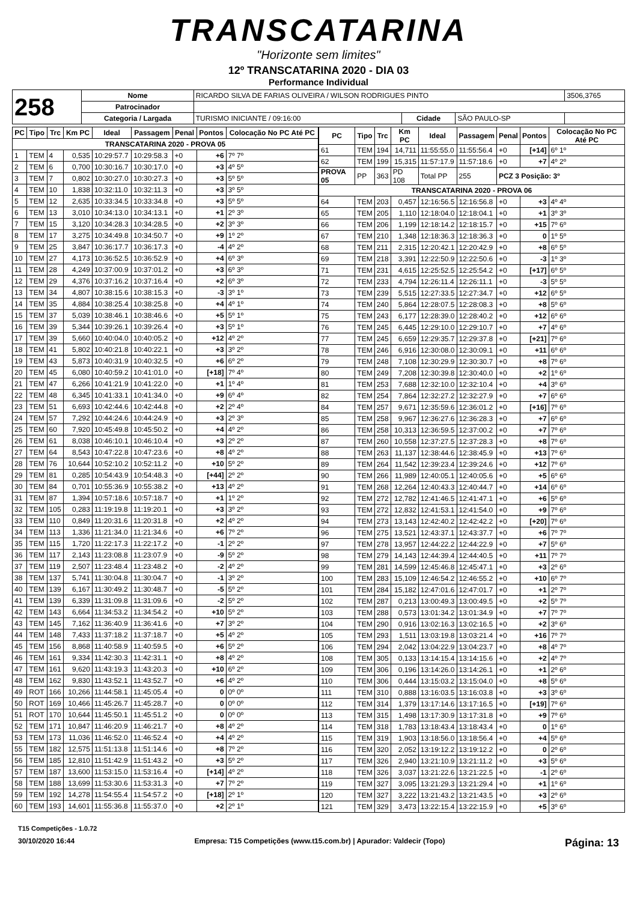TRANSCATARINA
"Horizonte sem limites"
12º TRANSCATARINA 2020 - DIA 03
Performance Individual
| 258 | Nome | RICARDO SILVA DE FARIAS OLIVEIRA / WILSON RODRIGUES PINTO | | | | 3506,3765 |
| | Patrocinador | | | | | |
| | Categoria / Largada | TURISMO INICIANTE / 09:16:00 | Cidade | SÃO PAULO-SP | | |
| PC | Tipo | Trc | Km PC | Ideal | Passagem | Penal | Pontos | Colocação No PC Até PC |
| --- | --- | --- | --- | --- | --- | --- | --- | --- |
| TRANSCATARINA 2020 - PROVA 05 | | | | | | | | |
| 1 | TEM | 4 | 0,535 | 10:29:57.7 | 10:29:58.3 | +0 | +6 | 7º 7º |
| 2 | TEM | 6 | 0,700 | 10:30:16.7 | 10:30:17.0 | +0 | +3 | 4º 5º |
| 3 | TEM | 7 | 0,802 | 10:30:27.0 | 10:30:27.3 | +0 | +3 | 5º 5º |
| 4 | TEM | 10 | 1,838 | 10:32:11.0 | 10:32:11.3 | +0 | +3 | 3º 5º |
| 5 | TEM | 12 | 2,635 | 10:33:34.5 | 10:33:34.8 | +0 | +3 | 5º 5º |
| 6 | TEM | 13 | 3,010 | 10:34:13.0 | 10:34:13.1 | +0 | +1 | 2º 3º |
| 7 | TEM | 15 | 3,120 | 10:34:28.3 | 10:34:28.5 | +0 | +2 | 3º 3º |
| 8 | TEM | 17 | 3,275 | 10:34:49.8 | 10:34:50.7 | +0 | +9 | 1º 2º |
| 9 | TEM | 25 | 3,847 | 10:36:17.7 | 10:36:17.3 | +0 | -4 | 4º 2º |
| 10 | TEM | 27 | 4,173 | 10:36:52.5 | 10:36:52.9 | +0 | +4 | 6º 3º |
| 11 | TEM | 28 | 4,249 | 10:37:00.9 | 10:37:01.2 | +0 | +3 | 6º 3º |
| 12 | TEM | 29 | 4,376 | 10:37:16.2 | 10:37:16.4 | +0 | +2 | 6º 3º |
| 13 | TEM | 34 | 4,807 | 10:38:15.6 | 10:38:15.3 | +0 | -3 | 3º 1º |
| 14 | TEM | 35 | 4,884 | 10:38:25.4 | 10:38:25.8 | +0 | +4 | 4º 1º |
| 15 | TEM | 37 | 5,039 | 10:38:46.1 | 10:38:46.6 | +0 | +5 | 5º 1º |
| 16 | TEM | 39 | 5,344 | 10:39:26.1 | 10:39:26.4 | +0 | +3 | 5º 1º |
| 17 | TEM | 39 | 5,660 | 10:40:04.0 | 10:40:05.2 | +0 | +12 | 4º 2º |
| 18 | TEM | 41 | 5,802 | 10:40:21.8 | 10:40:22.1 | +0 | +3 | 3º 2º |
| 19 | TEM | 43 | 5,873 | 10:40:31.9 | 10:40:32.5 | +0 | +6 | 6º 2º |
| 20 | TEM | 45 | 6,080 | 10:40:59.2 | 10:41:01.0 | +0 | [+18] | 7º 4º |
| 21 | TEM | 47 | 6,266 | 10:41:21.9 | 10:41:22.0 | +0 | +1 | 1º 4º |
| 22 | TEM | 48 | 6,345 | 10:41:33.1 | 10:41:34.0 | +0 | +9 | 6º 4º |
| 23 | TEM | 51 | 6,693 | 10:42:44.6 | 10:42:44.8 | +0 | +2 | 2º 4º |
| 24 | TEM | 57 | 7,292 | 10:44:24.6 | 10:44:24.9 | +0 | +3 | 2º 3º |
| 25 | TEM | 60 | 7,920 | 10:45:49.8 | 10:45:50.2 | +0 | +4 | 4º 2º |
| 26 | TEM | 61 | 8,038 | 10:46:10.1 | 10:46:10.4 | +0 | +3 | 2º 2º |
| 27 | TEM | 64 | 8,543 | 10:47:22.8 | 10:47:23.6 | +0 | +8 | 4º 2º |
| 28 | TEM | 76 | 10,644 | 10:52:10.2 | 10:52:11.2 | +0 | +10 | 5º 2º |
| 29 | TEM | 81 | 0,285 | 10:54:43.9 | 10:54:48.3 | +0 | [+44] | 2º 2º |
| 30 | TEM | 84 | 0,701 | 10:55:36.9 | 10:55:38.2 | +0 | +13 | 4º 2º |
| 31 | TEM | 87 | 1,394 | 10:57:18.6 | 10:57:18.7 | +0 | +1 | 1º 2º |
| 32 | TEM | 105 | 0,283 | 11:19:19.8 | 11:19:20.1 | +0 | +3 | 3º 2º |
| 33 | TEM | 110 | 0,849 | 11:20:31.6 | 11:20:31.8 | +0 | +2 | 4º 2º |
| 34 | TEM | 113 | 1,336 | 11:21:34.0 | 11:21:34.6 | +0 | +6 | 7º 2º |
| 35 | TEM | 115 | 1,720 | 11:22:17.3 | 11:22:17.2 | +0 | -1 | 2º 2º |
| 36 | TEM | 117 | 2,143 | 11:23:08.8 | 11:23:07.9 | +0 | -9 | 5º 2º |
| 37 | TEM | 119 | 2,507 | 11:23:48.4 | 11:23:48.2 | +0 | -2 | 4º 2º |
| 38 | TEM | 137 | 5,741 | 11:30:04.8 | 11:30:04.7 | +0 | -1 | 3º 2º |
| 40 | TEM | 139 | 6,167 | 11:30:49.2 | 11:30:48.7 | +0 | -5 | 5º 2º |
| 41 | TEM | 139 | 6,339 | 11:31:09.8 | 11:31:09.6 | +0 | -2 | 5º 2º |
| 42 | TEM | 143 | 6,664 | 11:34:53.2 | 11:34:54.2 | +0 | +10 | 5º 2º |
| 43 | TEM | 145 | 7,162 | 11:36:40.9 | 11:36:41.6 | +0 | +7 | 3º 2º |
| 44 | TEM | 148 | 7,433 | 11:37:18.2 | 11:37:18.7 | +0 | +5 | 4º 2º |
| 45 | TEM | 156 | 8,868 | 11:40:58.9 | 11:40:59.5 | +0 | +6 | 5º 2º |
| 46 | TEM | 161 | 9,334 | 11:42:30.3 | 11:42:31.1 | +0 | +8 | 4º 2º |
| 47 | TEM | 161 | 9,620 | 11:43:19.3 | 11:43:20.3 | +0 | +10 | 6º 2º |
| 48 | TEM | 162 | 9,830 | 11:43:52.1 | 11:43:52.7 | +0 | +6 | 4º 2º |
| 49 | ROT | 166 | 10,266 | 11:44:58.1 | 11:45:05.4 | +0 | 0 | 0º 0º |
| 50 | ROT | 169 | 10,466 | 11:45:26.7 | 11:45:28.7 | +0 | 0 | 0º 0º |
| 51 | ROT | 170 | 10,644 | 11:45:50.1 | 11:45:51.2 | +0 | 0 | 0º 0º |
| 52 | TEM | 171 | 10,847 | 11:46:20.9 | 11:46:21.7 | +0 | +8 | 4º 2º |
| 53 | TEM | 173 | 11,036 | 11:46:52.0 | 11:46:52.4 | +0 | +4 | 4º 2º |
| 55 | TEM | 182 | 12,575 | 11:51:13.8 | 11:51:14.6 | +0 | +8 | 7º 2º |
| 56 | TEM | 185 | 12,810 | 11:51:42.9 | 11:51:43.2 | +0 | +3 | 5º 2º |
| 57 | TEM | 187 | 13,600 | 11:53:15.0 | 11:53:16.4 | +0 | [+14] | 4º 2º |
| 58 | TEM | 188 | 13,699 | 11:53:30.6 | 11:53:31.3 | +0 | +7 | 7º 2º |
| 59 | TEM | 192 | 14,278 | 11:54:55.4 | 11:54:57.2 | +0 | [+18] | 2º 1º |
| 60 | TEM | 193 | 14,601 | 11:55:36.8 | 11:55:37.0 | +0 | +2 | 2º 1º |
| PC | Tipo | Trc | Km PC | Ideal | Passagem | Penal | Pontos | Colocação No PC Até PC |
| --- | --- | --- | --- | --- | --- | --- | --- | --- |
| 61 | TEM | 194 | 14,711 | 11:55:55.0 | 11:55:56.4 | +0 | [+14] | 6º 1º |
| 62 | TEM | 199 | 15,315 | 11:57:17.9 | 11:57:18.6 | +0 | +7 | 4º 2º |
| PROVA 05 | PP | 363 | PD 108 | Total PP | 255 | PCZ 3 Posição: 3º | | |
| TRANSCATARINA 2020 - PROVA 06 | | | | | | | | |
| 64 | TEM | 203 | 0,457 | 12:16:56.5 | 12:16:56.8 | +0 | +3 | 4º 4º |
| 65 | TEM | 205 | 1,110 | 12:18:04.0 | 12:18:04.1 | +0 | +1 | 3º 3º |
| 66 | TEM | 206 | 1,199 | 12:18:14.2 | 12:18:15.7 | +0 | +15 | 7º 6º |
| 67 | TEM | 210 | 1,348 | 12:18:36.3 | 12:18:36.3 | +0 | 0 | 1º 5º |
| 68 | TEM | 211 | 2,315 | 12:20:42.1 | 12:20:42.9 | +0 | +8 | 6º 5º |
| 69 | TEM | 218 | 3,391 | 12:22:50.9 | 12:22:50.6 | +0 | -3 | 1º 3º |
| 71 | TEM | 231 | 4,615 | 12:25:52.5 | 12:25:54.2 | +0 | [+17] | 6º 5º |
| 72 | TEM | 233 | 4,794 | 12:26:11.4 | 12:26:11.1 | +0 | -3 | 5º 5º |
| 73 | TEM | 239 | 5,515 | 12:27:33.5 | 12:27:34.7 | +0 | +12 | 6º 5º |
| 74 | TEM | 240 | 5,864 | 12:28:07.5 | 12:28:08.3 | +0 | +8 | 5º 6º |
| 75 | TEM | 243 | 6,177 | 12:28:39.0 | 12:28:40.2 | +0 | +12 | 6º 6º |
| 76 | TEM | 245 | 6,445 | 12:29:10.0 | 12:29:10.7 | +0 | +7 | 4º 6º |
| 77 | TEM | 245 | 6,659 | 12:29:35.7 | 12:29:37.8 | +0 | [+21] | 7º 6º |
| 78 | TEM | 246 | 6,916 | 12:30:08.0 | 12:30:09.1 | +0 | +11 | 6º 6º |
| 79 | TEM | 248 | 7,108 | 12:30:29.9 | 12:30:30.7 | +0 | +8 | 7º 6º |
| 80 | TEM | 249 | 7,208 | 12:30:39.8 | 12:30:40.0 | +0 | +2 | 1º 6º |
| 81 | TEM | 253 | 7,688 | 12:32:10.0 | 12:32:10.4 | +0 | +4 | 3º 6º |
| 82 | TEM | 254 | 7,864 | 12:32:27.2 | 12:32:27.9 | +0 | +7 | 6º 6º |
| 84 | TEM | 257 | 9,671 | 12:35:59.6 | 12:36:01.2 | +0 | [+16] | 7º 6º |
| 85 | TEM | 258 | 9,967 | 12:36:27.6 | 12:36:28.3 | +0 | +7 | 6º 6º |
| 86 | TEM | 258 | 10,313 | 12:36:59.5 | 12:37:00.2 | +0 | +7 | 7º 6º |
| 87 | TEM | 260 | 10,558 | 12:37:27.5 | 12:37:28.3 | +0 | +8 | 7º 6º |
| 88 | TEM | 263 | 11,137 | 12:38:44.6 | 12:38:45.9 | +0 | +13 | 7º 6º |
| 89 | TEM | 264 | 11,542 | 12:39:23.4 | 12:39:24.6 | +0 | +12 | 7º 6º |
| 90 | TEM | 266 | 11,989 | 12:40:05.1 | 12:40:05.6 | +0 | +5 | 6º 6º |
| 91 | TEM | 268 | 12,264 | 12:40:43.3 | 12:40:44.7 | +0 | +14 | 6º 6º |
| 92 | TEM | 272 | 12,782 | 12:41:46.5 | 12:41:47.1 | +0 | +6 | 5º 6º |
| 93 | TEM | 272 | 12,832 | 12:41:53.1 | 12:41:54.0 | +0 | +9 | 7º 6º |
| 94 | TEM | 273 | 13,143 | 12:42:40.2 | 12:42:42.2 | +0 | [+20] | 7º 6º |
| 96 | TEM | 275 | 13,521 | 12:43:37.1 | 12:43:37.7 | +0 | +6 | 7º 7º |
| 97 | TEM | 278 | 13,957 | 12:44:22.2 | 12:44:22.9 | +0 | +7 | 5º 6º |
| 98 | TEM | 279 | 14,143 | 12:44:39.4 | 12:44:40.5 | +0 | +11 | 7º 7º |
| 99 | TEM | 281 | 14,599 | 12:45:46.8 | 12:45:47.1 | +0 | +3 | 2º 6º |
| 100 | TEM | 283 | 15,109 | 12:46:54.2 | 12:46:55.2 | +0 | +10 | 6º 7º |
| 101 | TEM | 284 | 15,182 | 12:47:01.6 | 12:47:01.7 | +0 | +1 | 2º 7º |
| 102 | TEM | 287 | 0,213 | 13:00:49.3 | 13:00:49.5 | +0 | +2 | 5º 7º |
| 103 | TEM | 288 | 0,573 | 13:01:34.2 | 13:01:34.9 | +0 | +7 | 7º 7º |
| 104 | TEM | 290 | 0,916 | 13:02:16.3 | 13:02:16.5 | +0 | +2 | 3º 6º |
| 105 | TEM | 293 | 1,511 | 13:03:19.8 | 13:03:21.4 | +0 | +16 | 7º 7º |
| 106 | TEM | 294 | 2,042 | 13:04:22.9 | 13:04:23.7 | +0 | +8 | 4º 7º |
| 108 | TEM | 305 | 0,133 | 13:14:15.4 | 13:14:15.6 | +0 | +2 | 4º 7º |
| 109 | TEM | 306 | 0,196 | 13:14:26.0 | 13:14:26.1 | +0 | +1 | 2º 6º |
| 110 | TEM | 306 | 0,444 | 13:15:03.2 | 13:15:04.0 | +0 | +8 | 5º 6º |
| 111 | TEM | 310 | 0,888 | 13:16:03.5 | 13:16:03.8 | +0 | +3 | 3º 6º |
| 112 | TEM | 314 | 1,379 | 13:17:14.6 | 13:17:16.5 | +0 | [+19] | 7º 6º |
| 113 | TEM | 315 | 1,498 | 13:17:30.9 | 13:17:31.8 | +0 | +9 | 7º 6º |
| 114 | TEM | 318 | 1,783 | 13:18:43.4 | 13:18:43.4 | +0 | 0 | 1º 6º |
| 115 | TEM | 319 | 1,903 | 13:18:56.0 | 13:18:56.4 | +0 | +4 | 5º 6º |
| 116 | TEM | 320 | 2,052 | 13:19:12.2 | 13:19:12.2 | +0 | 0 | 2º 6º |
| 117 | TEM | 326 | 2,940 | 13:21:10.9 | 13:21:11.2 | +0 | +3 | 5º 6º |
| 118 | TEM | 326 | 3,037 | 13:21:22.6 | 13:21:22.5 | +0 | -1 | 2º 6º |
| 119 | TEM | 327 | 3,095 | 13:21:29.3 | 13:21:29.4 | +0 | +1 | 1º 6º |
| 120 | TEM | 327 | 3,222 | 13:21:43.2 | 13:21:43.5 | +0 | +3 | 2º 6º |
| 121 | TEM | 329 | 3,473 | 13:22:15.4 | 13:22:15.9 | +0 | +5 | 3º 6º |
T15 Competições - 1.0.72
30/10/2020 16:44 Empresa: T15 Competições (www.t15.com.br) | Apurador: Valdecir (Topo) Página: 13